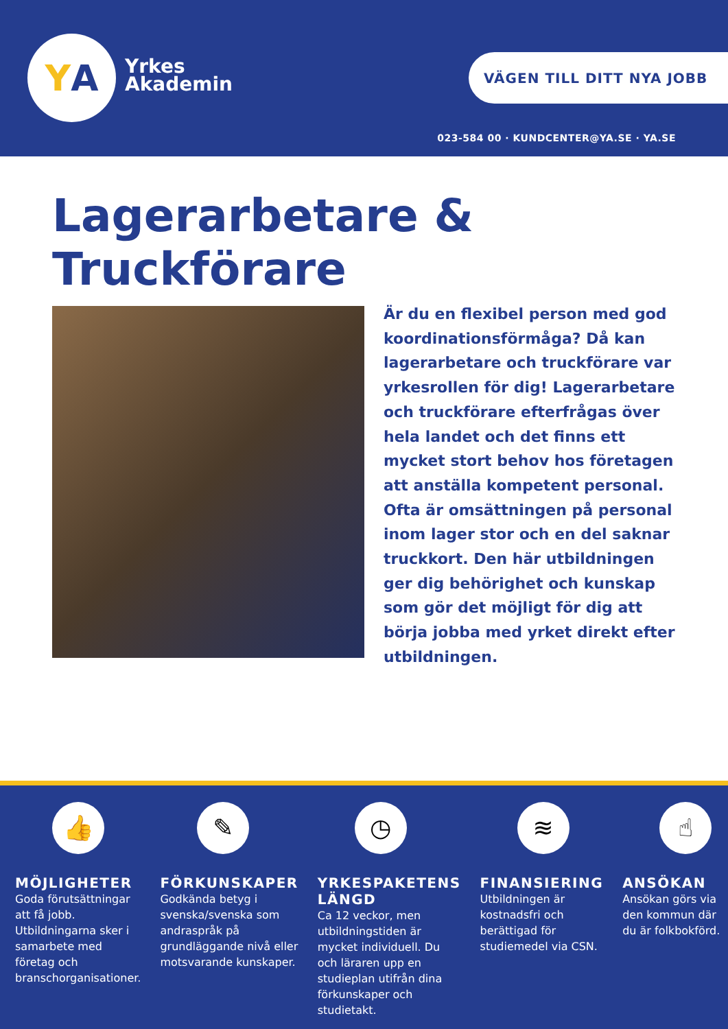Y A
Yrkes
Akademin
VÄGEN TILL DITT NYA JOBB
023-584 00 · KUNDCENTER@YA.SE · YA.SE
Lagerarbetare &
Truckförare
Är du en flexibel person med god koordinationsförmåga? Då kan lagerarbetare och truckförare var yrkesrollen för dig! Lagerarbetare och truckförare efterfrågas över hela landet och det finns ett mycket stort behov hos företagen att anställa kompetent personal. Ofta är omsättningen på personal inom lager stor och en del saknar truckkort. Den här utbildningen ger dig behörighet och kunskap som gör det möjligt för dig att börja jobba med yrket direkt efter utbildningen.
👍
MÖJLIGHETER
Goda förutsättningar att få jobb. Utbildningarna sker i samarbete med företag och branschorganisationer.
✎
FÖRKUNSKAPER
Godkända betyg i svenska/svenska som andraspråk på grundläggande nivå eller motsvarande kunskaper.
◷
YRKESPAKETENS LÄNGD
Ca 12 veckor, men utbildningstiden är mycket individuell. Du och läraren upp en studieplan utifrån dina förkunskaper och studietakt.
≋
FINANSIERING
Utbildningen är kostnadsfri och berättigad för studiemedel via CSN.
☝
ANSÖKAN
Ansökan görs via den kommun där du är folkbokförd.